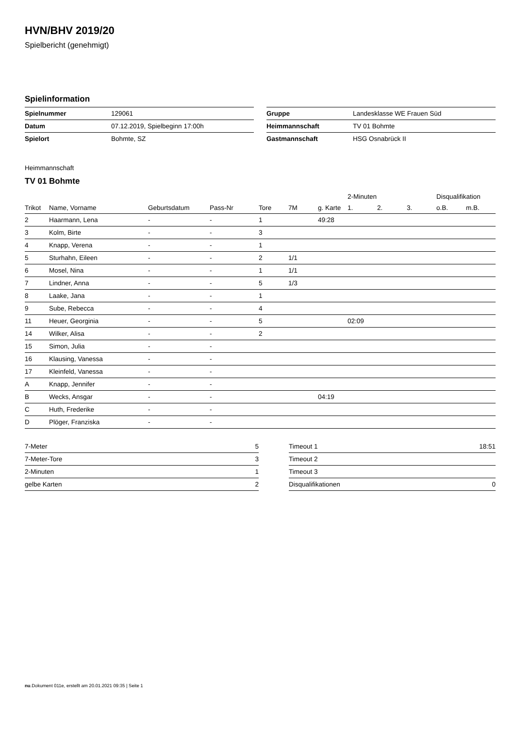HVN/BHV 2019/20
Spielbericht (genehmigt)
Spielinformation
| Spielnummer | 129061 |
| Datum | 07.12.2019, Spielbeginn 17:00h |
| Spielort | Bohmte, SZ |
| Gruppe | Landesklasse WE Frauen Süd |
| Heimmannschaft | TV 01 Bohmte |
| Gastmannschaft | HSG Osnabrück II |
Heimmannschaft
TV 01 Bohmte
| | | | | | | | 2-Minuten | | | Disqualifikation | |
| --- | --- | --- | --- | --- | --- | --- | --- | --- | --- | --- | --- |
| Trikot | Name, Vorname | Geburtsdatum | Pass-Nr | Tore | 7M | g. Karte | 1. | 2. | 3. | o.B. | m.B. |
| 2 | Haarmann, Lena | - | - | 1 | | 49:28 | | | | | |
| 3 | Kolm, Birte | - | - | 3 | | | | | | | |
| 4 | Knapp, Verena | - | - | 1 | | | | | | | |
| 5 | Sturhahn, Eileen | - | - | 2 | 1/1 | | | | | | |
| 6 | Mosel, Nina | - | - | 1 | 1/1 | | | | | | |
| 7 | Lindner, Anna | - | - | 5 | 1/3 | | | | | | |
| 8 | Laake, Jana | - | - | 1 | | | | | | | |
| 9 | Sube, Rebecca | - | - | 4 | | | | | | | |
| 11 | Heuer, Georginia | - | - | 5 | | | 02:09 | | | | |
| 14 | Wilker, Alisa | - | - | 2 | | | | | | | |
| 15 | Simon, Julia | - | - | | | | | | | | |
| 16 | Klausing, Vanessa | - | - | | | | | | | | |
| 17 | Kleinfeld, Vanessa | - | - | | | | | | | | |
| A | Knapp, Jennifer | - | - | | | | | | | | |
| B | Wecks, Ansgar | - | - | | | 04:19 | | | | | |
| C | Huth, Frederike | - | - | | | | | | | | |
| D | Plöger, Franziska | - | - | | | | | | | | |
| 7-Meter | 5 |
| 7-Meter-Tore | 3 |
| 2-Minuten | 1 |
| gelbe Karten | 2 |
| Timeout 1 | 18:51 |
| Timeout 2 | |
| Timeout 3 | |
| Disqualifikationen | 0 |
nu.Dokument 011e, erstellt am 20.01.2021 09:35 | Seite 1